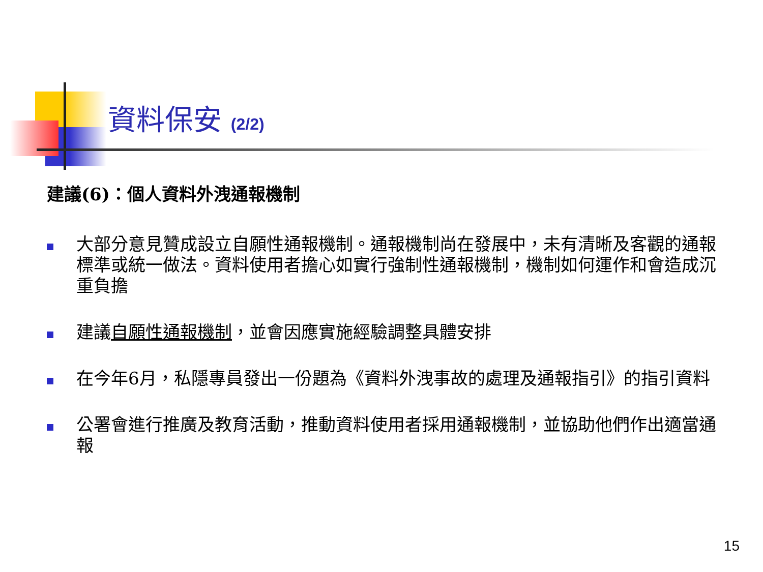資料保安 (2/2)
建議(6)：個人資料外洩通報機制
大部分意見贊成設立自願性通報機制。通報機制尚在發展中，未有清晰及客觀的通報標準或統一做法。資料使用者擔心如實行強制性通報機制，機制如何運作和會造成沉重負擔
建議自願性通報機制，並會因應實施經驗調整具體安排
在今年6月，私隱專員發出一份題為《資料外洩事故的處理及通報指引》的指引資料
公署會進行推廣及教育活動，推動資料使用者採用通報機制，並協助他們作出適當通報
15